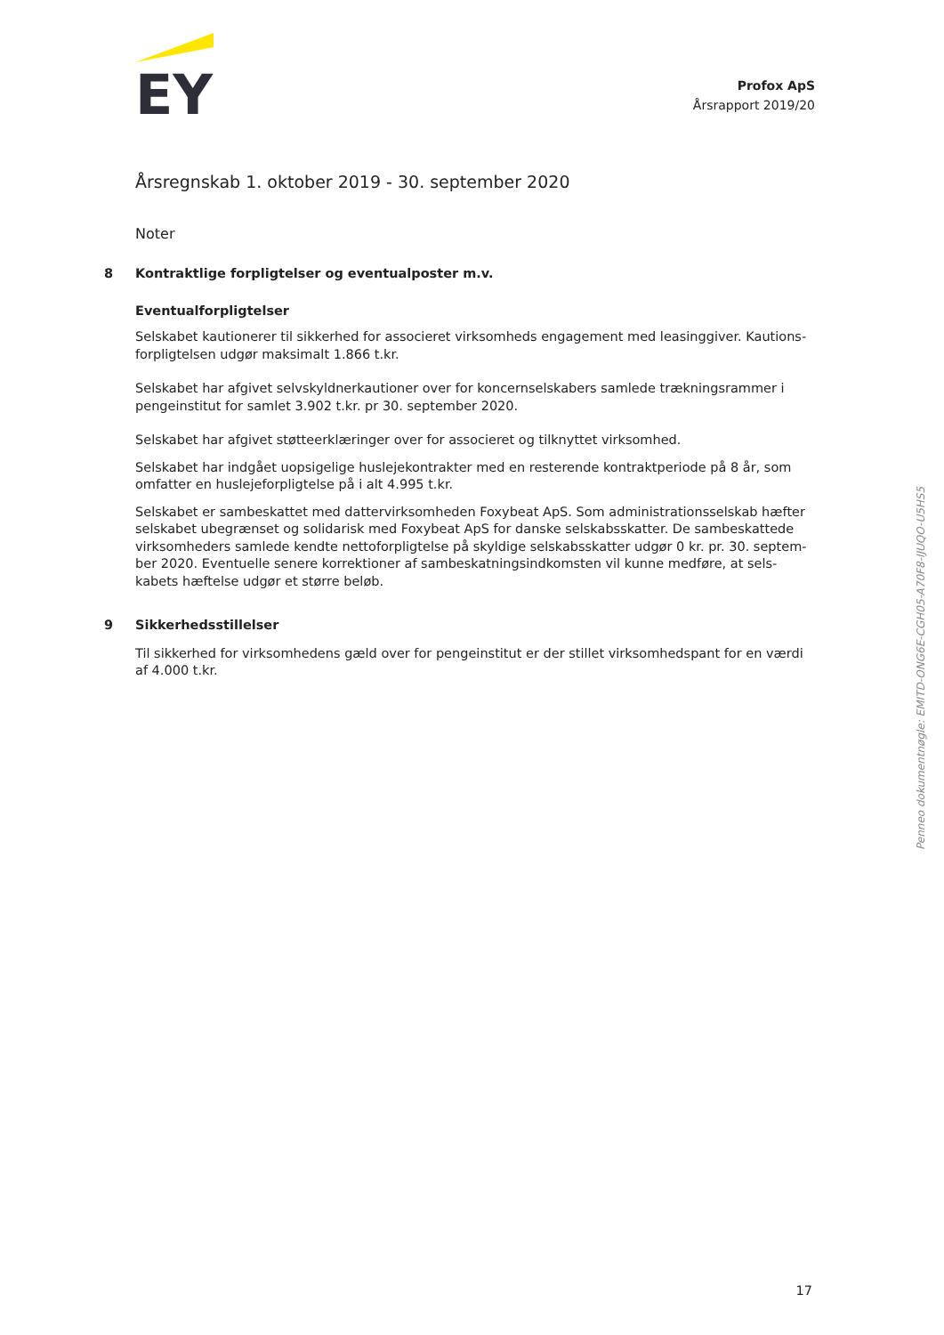EY
Profox ApS
Årsrapport 2019/20
Årsregnskab 1. oktober 2019 - 30. september 2020
Noter
8 Kontraktlige forpligtelser og eventualposter m.v.
Eventualforpligtelser
Selskabet kautionerer til sikkerhed for associeret virksomheds engagement med leasinggiver. Kautions­forpligtelsen udgør maksimalt 1.866 t.kr.
Selskabet har afgivet selvskyldnerkautioner over for koncernselskabers samlede trækningsrammer i pengeinstitut for samlet 3.902 t.kr. pr 30. september 2020.
Selskabet har afgivet støtteerklæringer over for associeret og tilknyttet virksomhed.
Selskabet har indgået uopsigelige huslejekontrakter med en resterende kontraktperiode på 8 år, som omfatter en huslejeforpligtelse på i alt 4.995 t.kr.
Selskabet er sambeskattet med dattervirksomheden Foxybeat ApS. Som administrationsselskab hæfter selskabet ubegrænset og solidarisk med Foxybeat ApS for danske selskabsskatter. De sambeskattede virksomheders samlede kendte nettoforpligtelse på skyldige selskabsskatter udgør 0 kr. pr. 30. septem­ber 2020. Eventuelle senere korrektioner af sambeskatningsindkomsten vil kunne medføre, at sels­kabets hæftelse udgør et større beløb.
9 Sikkerhedsstillelser
Til sikkerhed for virksomhedens gæld over for pengeinstitut er der stillet virksomhedspant for en værdi af 4.000 t.kr.
Penneo dokumentnøgle: EMITD-ONG6E-CGH05-A70F8-IJUQO-U5HS5
17